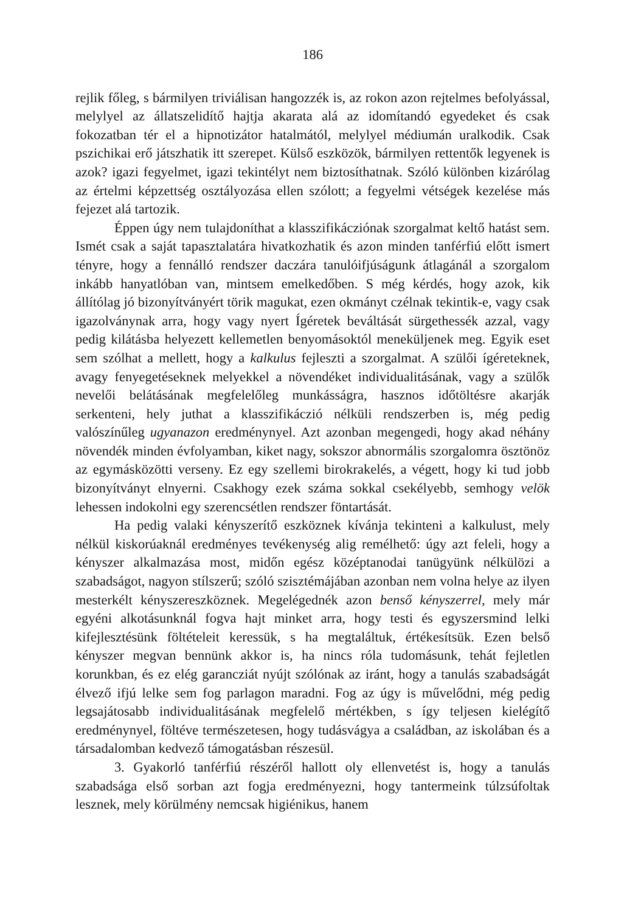186
rejlik főleg, s bármilyen triviálisan hangozzék is, az rokon azon rejtelmes befolyással, melylyel az állatszelidítő hajtja akarata alá az idomítandó egyedeket és csak fokozatban tér el a hipnotizátor hatalmától, melylyel médiumán uralkodik. Csak pszichikai erő játszhatik itt szerepet. Külső eszközök, bármilyen rettentők legyenek is azok? igazi fegyelmet, igazi tekintélyt nem biztosíthatnak. Szóló különben kizárólag az értelmi képzettség osztályozása ellen szólott; a fegyelmi vétségek kezelése más fejezet alá tartozik.
Éppen úgy nem tulajdoníthat a klasszifikácziónak szorgalmat keltő hatást sem. Ismét csak a saját tapasztalatára hivatkozhatik és azon minden tanférfiú előtt ismert tényre, hogy a fennálló rendszer daczára tanulóifjúságunk átlagánál a szorgalom inkább hanyatlóban van, mintsem emelkedőben. S még kérdés, hogy azok, kik állítólag jó bizonyítványért törik magukat, ezen okmányt czélnak tekintik-e, vagy csak igazolványnak arra, hogy vagy nyert Ígéretek beváltását sürgethessék azzal, vagy pedig kilátásba helyezett kellemetlen benyomásoktól meneküljenek meg. Egyik eset sem szólhat a mellett, hogy a kalkulus fejleszti a szorgalmat. A szülői ígéreteknek, avagy fenyegetéseknek melyekkel a növendéket individualitásának, vagy a szülők nevelői belátásának megfelelőleg munkásságra, hasznos időtöltésre akarják serkenteni, hely juthat a klasszifikáczió nélküli rendszerben is, még pedig valószínűleg ugyanazon eredménynyel. Azt azonban megengedi, hogy akad néhány növendék minden évfolyamban, kiket nagy, sokszor abnormális szorgalomra ösztönöz az egymásközötti verseny. Ez egy szellemi birokrakelés, a végett, hogy ki tud jobb bizonyítványt elnyerni. Csakhogy ezek száma sokkal csekélyebb, semhogy velök lehessen indokolni egy szerencsétlen rendszer föntartását.
Ha pedig valaki kényszerítő eszköznek kívánja tekinteni a kalkulust, mely nélkül kiskorúaknál eredményes tevékenység alig remélhető: úgy azt feleli, hogy a kényszer alkalmazása most, midőn egész középtanodai tanügyünk nélkülözi a szabadságot, nagyon stílszerű; szóló szisztémájában azonban nem volna helye az ilyen mesterkélt kényszereszköznek. Megelégednék azon benső kényszerrel, mely már egyéni alkotásunknál fogva hajt minket arra, hogy testi és egyszersmind lelki kifejlesztésünk föltételeit keressük, s ha megtaláltuk, értékesítsük. Ezen belső kényszer megvan bennünk akkor is, ha nincs róla tudomásunk, tehát fejletlen korunkban, és ez elég garancziát nyújt szólónak az iránt, hogy a tanulás szabadságát élvező ifjú lelke sem fog parlagon maradni. Fog az úgy is művelődni, még pedig legsajátosabb individualitásának megfelelő mértékben, s így teljesen kielégítő eredménynyel, föltéve természetesen, hogy tudásvágya a családban, az iskolában és a társadalomban kedvező támogatásban részesül.
3. Gyakorló tanférfiú részéről hallott oly ellenvetést is, hogy a tanulás szabadsága első sorban azt fogja eredményezni, hogy tantermeink túlzsúfoltak lesznek, mely körülmény nemcsak higiénikus, hanem